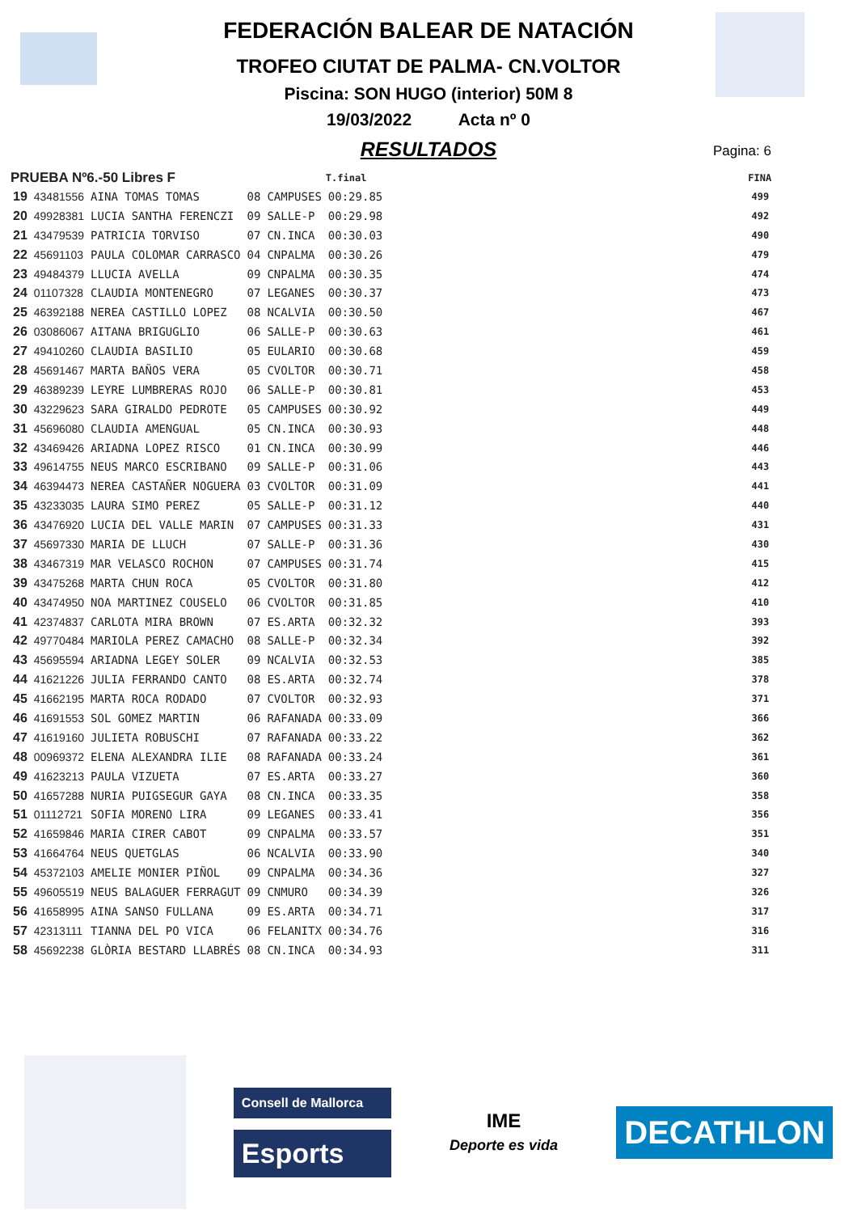FEDERACIÓN BALEAR DE NATACIÓN
TROFEO CIUTAT DE PALMA- CN.VOLTOR
Piscina: SON HUGO (interior) 50M 8
19/03/2022 Acta nº 0
RESULTADOS
Pagina: 6
| PRUEBA Nº6.-50 Libres F | | | | | T.final | FINA |
| --- | --- | --- | --- | --- | --- | --- |
| 19 | 43481556 | AINA TOMAS TOMAS | 08 | CAMPUSES | 00:29.85 | 499 |
| 20 | 49928381 | LUCIA SANTHA FERENCZI | 09 | SALLE-P | 00:29.98 | 492 |
| 21 | 43479539 | PATRICIA TORVISO | 07 | CN.INCA | 00:30.03 | 490 |
| 22 | 45691103 | PAULA COLOMAR CARRASCO | 04 | CNPALMA | 00:30.26 | 479 |
| 23 | 49484379 | LLUCIA AVELLA | 09 | CNPALMA | 00:30.35 | 474 |
| 24 | 01107328 | CLAUDIA MONTENEGRO | 07 | LEGANES | 00:30.37 | 473 |
| 25 | 46392188 | NEREA CASTILLO LOPEZ | 08 | NCALVIA | 00:30.50 | 467 |
| 26 | 03086067 | AITANA BRIGUGLIO | 06 | SALLE-P | 00:30.63 | 461 |
| 27 | 49410260 | CLAUDIA BASILIO | 05 | EULARIO | 00:30.68 | 459 |
| 28 | 45691467 | MARTA BAÑOS VERA | 05 | CVOLTOR | 00:30.71 | 458 |
| 29 | 46389239 | LEYRE LUMBRERAS ROJO | 06 | SALLE-P | 00:30.81 | 453 |
| 30 | 43229623 | SARA GIRALDO PEDROTE | 05 | CAMPUSES | 00:30.92 | 449 |
| 31 | 45696080 | CLAUDIA AMENGUAL | 05 | CN.INCA | 00:30.93 | 448 |
| 32 | 43469426 | ARIADNA LOPEZ RISCO | 01 | CN.INCA | 00:30.99 | 446 |
| 33 | 49614755 | NEUS MARCO ESCRIBANO | 09 | SALLE-P | 00:31.06 | 443 |
| 34 | 46394473 | NEREA CASTAÑER NOGUERA | 03 | CVOLTOR | 00:31.09 | 441 |
| 35 | 43233035 | LAURA SIMO PEREZ | 05 | SALLE-P | 00:31.12 | 440 |
| 36 | 43476920 | LUCIA DEL VALLE MARIN | 07 | CAMPUSES | 00:31.33 | 431 |
| 37 | 45697330 | MARIA DE LLUCH | 07 | SALLE-P | 00:31.36 | 430 |
| 38 | 43467319 | MAR VELASCO ROCHON | 07 | CAMPUSES | 00:31.74 | 415 |
| 39 | 43475268 | MARTA CHUN ROCA | 05 | CVOLTOR | 00:31.80 | 412 |
| 40 | 43474950 | NOA MARTINEZ COUSELO | 06 | CVOLTOR | 00:31.85 | 410 |
| 41 | 42374837 | CARLOTA MIRA BROWN | 07 | ES.ARTA | 00:32.32 | 393 |
| 42 | 49770484 | MARIOLA PEREZ CAMACHO | 08 | SALLE-P | 00:32.34 | 392 |
| 43 | 45695594 | ARIADNA LEGEY SOLER | 09 | NCALVIA | 00:32.53 | 385 |
| 44 | 41621226 | JULIA FERRANDO CANTO | 08 | ES.ARTA | 00:32.74 | 378 |
| 45 | 41662195 | MARTA ROCA RODADO | 07 | CVOLTOR | 00:32.93 | 371 |
| 46 | 41691553 | SOL GOMEZ MARTIN | 06 | RAFANADA | 00:33.09 | 366 |
| 47 | 41619160 | JULIETA ROBUSCHI | 07 | RAFANADA | 00:33.22 | 362 |
| 48 | 00969372 | ELENA ALEXANDRA ILIE | 08 | RAFANADA | 00:33.24 | 361 |
| 49 | 41623213 | PAULA VIZUETA | 07 | ES.ARTA | 00:33.27 | 360 |
| 50 | 41657288 | NURIA PUIGSEGUR GAYA | 08 | CN.INCA | 00:33.35 | 358 |
| 51 | 01112721 | SOFIA MORENO LIRA | 09 | LEGANES | 00:33.41 | 356 |
| 52 | 41659846 | MARIA CIRER CABOT | 09 | CNPALMA | 00:33.57 | 351 |
| 53 | 41664764 | NEUS QUETGLAS | 06 | NCALVIA | 00:33.90 | 340 |
| 54 | 45372103 | AMELIE MONIER PIÑOL | 09 | CNPALMA | 00:34.36 | 327 |
| 55 | 49605519 | NEUS BALAGUER FERRAGUT | 09 | CNMURO | 00:34.39 | 326 |
| 56 | 41658995 | AINA SANSO FULLANA | 09 | ES.ARTA | 00:34.71 | 317 |
| 57 | 42313111 | TIANNA DEL PO VICA | 06 | FELANITX | 00:34.76 | 316 |
| 58 | 45692238 | GLÒRIA BESTARD LLABRÉS | 08 | CN.INCA | 00:34.93 | 311 |
Consell de Mallorca
Esports
IME
Deporte es vida
DECATHLON